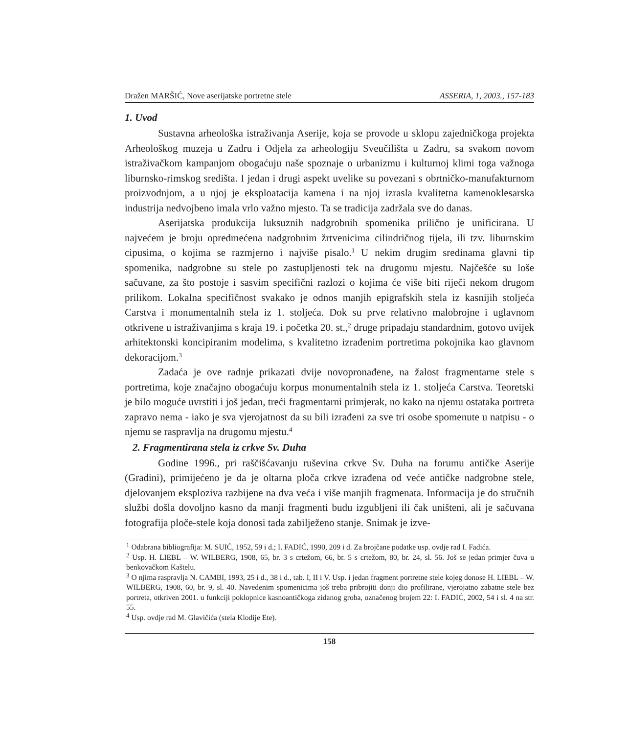Dražen MARŠIĆ, Nove aserijatske portretne stele ASSERIA, 1, 2003., 157-183
1. Uvod
Sustavna arheološka istraživanja Aserije, koja se provode u sklopu zajedničkoga projekta Arheološkog muzeja u Zadru i Odjela za arheologiju Sveučilišta u Zadru, sa svakom novom istraživačkom kampanjom obogaćuju naše spoznaje o urbanizmu i kulturnoj klimi toga važnoga liburnsko-rimskog središta. I jedan i drugi aspekt uvelike su povezani s obrtničko-manufakturnom proizvodnjom, a u njoj je eksploatacija kamena i na njoj izrasla kvalitetna kamenoklesarska industrija nedvojbeno imala vrlo važno mjesto. Ta se tradicija zadržala sve do danas.
Aserijatska produkcija luksuznih nadgrobnih spomenika prilično je unificirana. U najvećem je broju opredmećena nadgrobnim žrtvenicima cilindričnog tijela, ili tzv. liburnskim cipusima, o kojima se razmjerno i najviše pisalo.<sup>1</sup> U nekim drugim sredinama glavni tip spomenika, nadgrobne su stele po zastupljenosti tek na drugomu mjestu. Najčešće su loše sačuvane, za što postoje i sasvim specifični razlozi o kojima će više biti riječi nekom drugom prilikom. Lokalna specifičnost svakako je odnos manjih epigrafskih stela iz kasnijih stoljeća Carstva i monumentalnih stela iz 1. stoljeća. Dok su prve relativno malobrojne i uglavnom otkrivene u istraživanjima s kraja 19. i početka 20. st.,<sup>2</sup> druge pripadaju standardnim, gotovo uvijek arhitektonski koncipiranim modelima, s kvalitetno izrađenim portretima pokojnika kao glavnom dekoracijom.<sup>3</sup>
Zadaća je ove radnje prikazati dvije novopronađene, na žalost fragmentarne stele s portretima, koje značajno obogaćuju korpus monumentalnih stela iz 1. stoljeća Carstva. Teoretski je bilo moguće uvrstiti i još jedan, treći fragmentarni primjerak, no kako na njemu ostataka portreta zapravo nema - iako je sva vjerojatnost da su bili izrađeni za sve tri osobe spomenute u natpisu - o njemu se raspravlja na drugomu mjestu.<sup>4</sup>
2. Fragmentirana stela iz crkve Sv. Duha
Godine 1996., pri raščišćavanju ruševina crkve Sv. Duha na forumu antičke Aserije (Gradini), primijećeno je da je oltarna ploča crkve izrađena od veće antičke nadgrobne stele, djelovanjem eksploziva razbijene na dva veća i više manjih fragmenata. Informacija je do stručnih službi došla dovoljno kasno da manji fragmenti budu izgubljeni ili čak uništeni, ali je sačuvana fotografija ploče-stele koja donosi tada zabilježeno stanje. Snimak je izve-
<sup>1</sup> Odabrana bibliografija: M. SUIĆ, 1952, 59 i d.; I. FADIĆ, 1990, 209 i d. Za brojčane podatke usp. ovdje rad I. Fadića.
<sup>2</sup> Usp. H. LIEBL – W. WILBERG, 1908, 65, br. 3 s crtežom, 66, br. 5 s crtežom, 80, br. 24, sl. 56. Još se jedan primjer čuva u benkovačkom Kaštelu.
<sup>3</sup> O njima raspravlja N. CAMBI, 1993, 25 i d., 38 i d., tab. I, II i V. Usp. i jedan fragment portretne stele kojeg donose H. LIEBL – W. WILBERG, 1908, 60, br. 9, sl. 40. Navedenim spomenicima još treba pribrojiti donji dio profilirane, vjerojatno zabatne stele bez portreta, otkriven 2001. u funkciji poklopnice kasnoantičkoga zidanog groba, označenog brojem 22: I. FADIĆ, 2002, 54 i sl. 4 na str. 55.
<sup>4</sup> Usp. ovdje rad M. Glavičića (stela Klodije Ete).
158